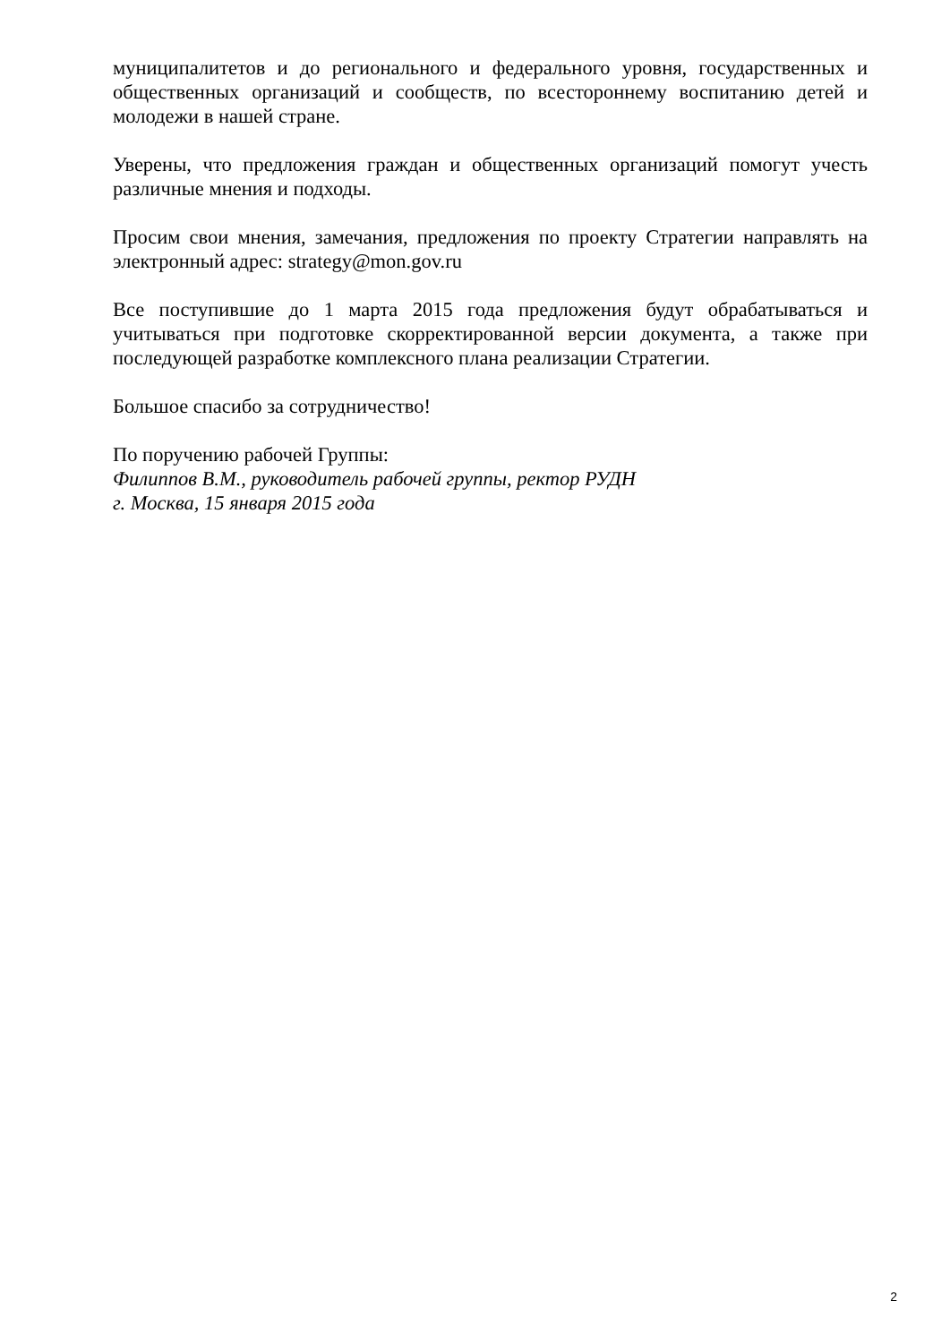муниципалитетов и до регионального и федерального уровня, государственных и общественных организаций и сообществ, по всестороннему воспитанию детей и молодежи в нашей стране.
Уверены, что предложения граждан и общественных организаций помогут учесть различные мнения и подходы.
Просим свои мнения, замечания, предложения по проекту Стратегии направлять на электронный адрес: strategy@mon.gov.ru
Все поступившие до 1 марта 2015 года предложения будут обрабатываться и учитываться при подготовке скорректированной версии документа, а также при последующей разработке комплексного плана реализации Стратегии.
Большое спасибо за сотрудничество!
По поручению рабочей Группы:
Филиппов В.М., руководитель рабочей группы, ректор РУДН
г. Москва, 15 января 2015 года
2